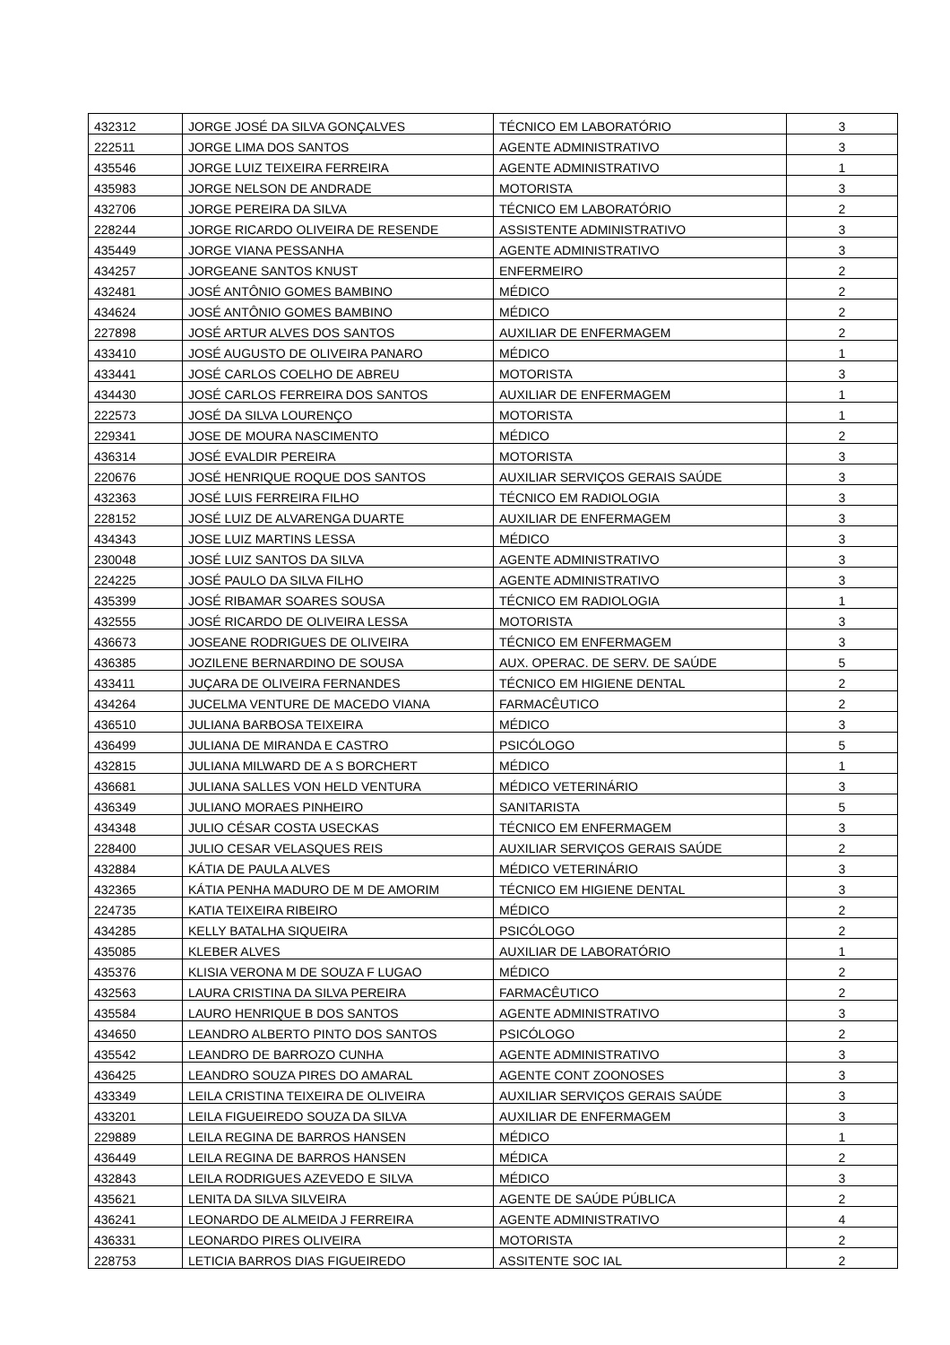| 432312 | JORGE JOSÉ DA SILVA GONÇALVES | TÉCNICO EM LABORATÓRIO | 3 |
| 222511 | JORGE LIMA DOS SANTOS | AGENTE ADMINISTRATIVO | 3 |
| 435546 | JORGE LUIZ TEIXEIRA FERREIRA | AGENTE ADMINISTRATIVO | 1 |
| 435983 | JORGE NELSON DE ANDRADE | MOTORISTA | 3 |
| 432706 | JORGE PEREIRA DA SILVA | TÉCNICO EM LABORATÓRIO | 2 |
| 228244 | JORGE RICARDO OLIVEIRA DE RESENDE | ASSISTENTE ADMINISTRATIVO | 3 |
| 435449 | JORGE VIANA PESSANHA | AGENTE ADMINISTRATIVO | 3 |
| 434257 | JORGEANE SANTOS KNUST | ENFERMEIRO | 2 |
| 432481 | JOSÉ ANTÔNIO GOMES BAMBINO | MÉDICO | 2 |
| 434624 | JOSÉ ANTÔNIO GOMES BAMBINO | MÉDICO | 2 |
| 227898 | JOSÉ ARTUR ALVES DOS SANTOS | AUXILIAR DE ENFERMAGEM | 2 |
| 433410 | JOSÉ AUGUSTO DE OLIVEIRA PANARO | MÉDICO | 1 |
| 433441 | JOSÉ CARLOS COELHO DE ABREU | MOTORISTA | 3 |
| 434430 | JOSÉ CARLOS FERREIRA DOS SANTOS | AUXILIAR DE ENFERMAGEM | 1 |
| 222573 | JOSÉ DA SILVA LOURENÇO | MOTORISTA | 1 |
| 229341 | JOSE DE MOURA NASCIMENTO | MÉDICO | 2 |
| 436314 | JOSÉ EVALDIR PEREIRA | MOTORISTA | 3 |
| 220676 | JOSÉ HENRIQUE ROQUE DOS SANTOS | AUXILIAR SERVIÇOS GERAIS SAÚDE | 3 |
| 432363 | JOSÉ LUIS FERREIRA FILHO | TÉCNICO EM RADIOLOGIA | 3 |
| 228152 | JOSÉ LUIZ DE ALVARENGA DUARTE | AUXILIAR DE ENFERMAGEM | 3 |
| 434343 | JOSE LUIZ MARTINS LESSA | MÉDICO | 3 |
| 230048 | JOSÉ LUIZ SANTOS DA SILVA | AGENTE ADMINISTRATIVO | 3 |
| 224225 | JOSÉ PAULO DA SILVA FILHO | AGENTE ADMINISTRATIVO | 3 |
| 435399 | JOSÉ RIBAMAR SOARES SOUSA | TÉCNICO EM RADIOLOGIA | 1 |
| 432555 | JOSÉ RICARDO DE OLIVEIRA LESSA | MOTORISTA | 3 |
| 436673 | JOSEANE RODRIGUES DE OLIVEIRA | TÉCNICO EM ENFERMAGEM | 3 |
| 436385 | JOZILENE BERNARDINO DE SOUSA | AUX. OPERAC. DE SERV. DE SAÚDE | 5 |
| 433411 | JUÇARA DE OLIVEIRA FERNANDES | TÉCNICO EM HIGIENE DENTAL | 2 |
| 434264 | JUCELMA VENTURE DE MACEDO VIANA | FARMACÊUTICO | 2 |
| 436510 | JULIANA BARBOSA TEIXEIRA | MÉDICO | 3 |
| 436499 | JULIANA DE MIRANDA E CASTRO | PSICÓLOGO | 5 |
| 432815 | JULIANA MILWARD DE A S BORCHERT | MÉDICO | 1 |
| 436681 | JULIANA SALLES VON HELD VENTURA | MÉDICO VETERINÁRIO | 3 |
| 436349 | JULIANO MORAES PINHEIRO | SANITARISTA | 5 |
| 434348 | JULIO CÉSAR COSTA USECKAS | TÉCNICO EM ENFERMAGEM | 3 |
| 228400 | JULIO CESAR VELASQUES REIS | AUXILIAR SERVIÇOS GERAIS SAÚDE | 2 |
| 432884 | KÁTIA DE PAULA ALVES | MÉDICO VETERINÁRIO | 3 |
| 432365 | KÁTIA PENHA MADURO DE M DE AMORIM | TÉCNICO EM HIGIENE DENTAL | 3 |
| 224735 | KATIA TEIXEIRA RIBEIRO | MÉDICO | 2 |
| 434285 | KELLY BATALHA SIQUEIRA | PSICÓLOGO | 2 |
| 435085 | KLEBER ALVES | AUXILIAR DE LABORATÓRIO | 1 |
| 435376 | KLISIA VERONA M DE SOUZA F LUGAO | MÉDICO | 2 |
| 432563 | LAURA CRISTINA DA SILVA PEREIRA | FARMACÊUTICO | 2 |
| 435584 | LAURO HENRIQUE B DOS SANTOS | AGENTE ADMINISTRATIVO | 3 |
| 434650 | LEANDRO ALBERTO PINTO DOS SANTOS | PSICÓLOGO | 2 |
| 435542 | LEANDRO DE BARROZO CUNHA | AGENTE ADMINISTRATIVO | 3 |
| 436425 | LEANDRO SOUZA PIRES DO AMARAL | AGENTE CONT ZOONOSES | 3 |
| 433349 | LEILA CRISTINA TEIXEIRA DE OLIVEIRA | AUXILIAR SERVIÇOS GERAIS SAÚDE | 3 |
| 433201 | LEILA FIGUEIREDO SOUZA DA SILVA | AUXILIAR DE ENFERMAGEM | 3 |
| 229889 | LEILA REGINA DE BARROS HANSEN | MÉDICO | 1 |
| 436449 | LEILA REGINA DE BARROS HANSEN | MÉDICA | 2 |
| 432843 | LEILA RODRIGUES AZEVEDO E SILVA | MÉDICO | 3 |
| 435621 | LENITA DA SILVA SILVEIRA | AGENTE DE SAÚDE PÚBLICA | 2 |
| 436241 | LEONARDO DE ALMEIDA J FERREIRA | AGENTE ADMINISTRATIVO | 4 |
| 436331 | LEONARDO PIRES OLIVEIRA | MOTORISTA | 2 |
| 228753 | LETICIA BARROS DIAS FIGUEIREDO | ASSITENTE SOC IAL | 2 |